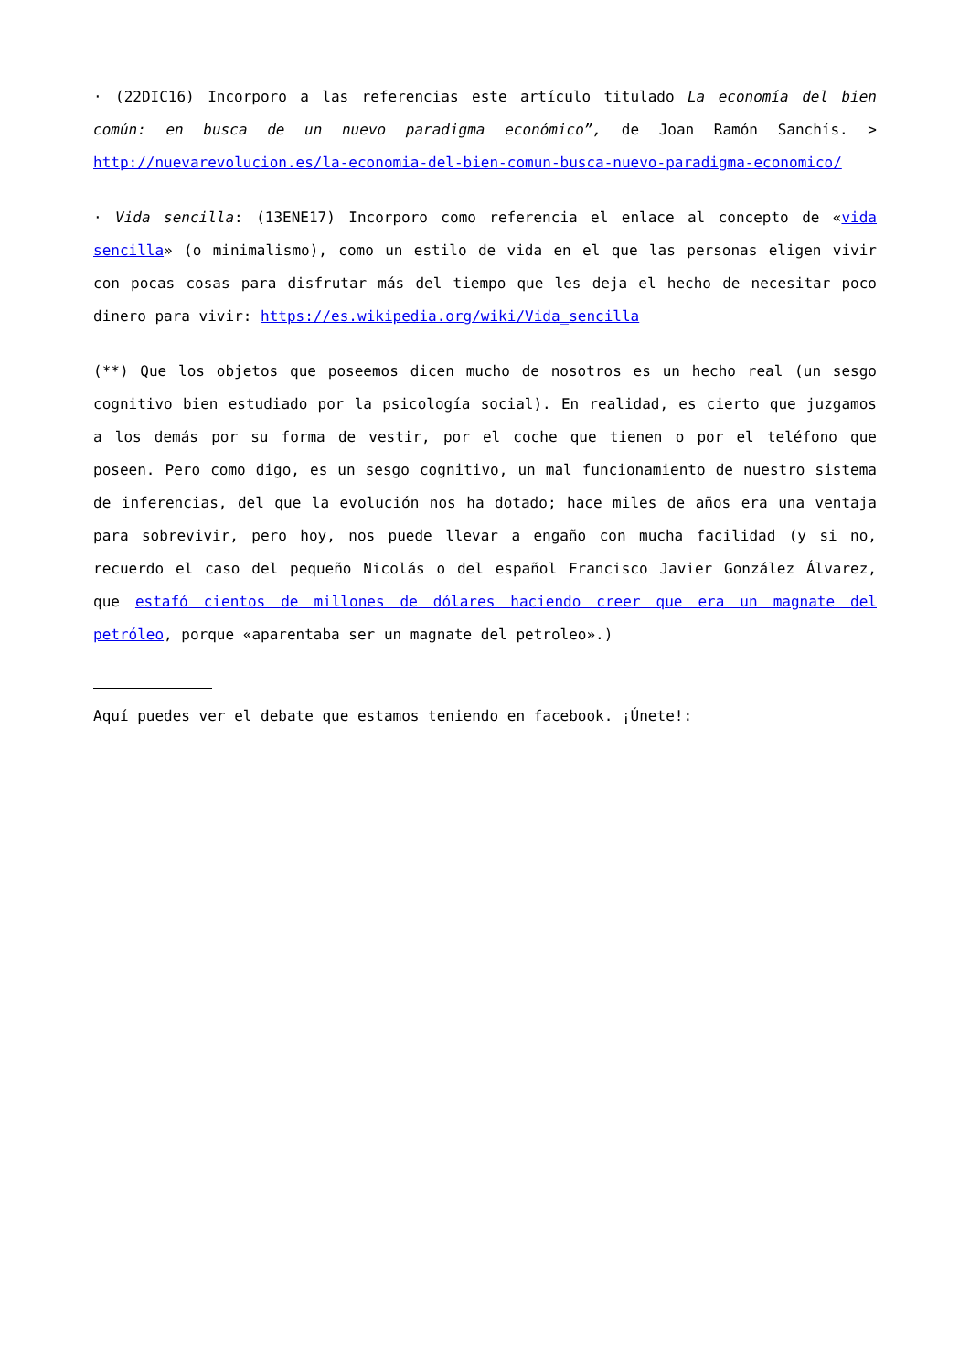· (22DIC16) Incorporo a las referencias este artículo titulado La economía del bien común: en busca de un nuevo paradigma económico”, de Joan Ramón Sanchís. > http://nuevarevolucion.es/la-economia-del-bien-comun-busca-nuevo-paradigma-economico/
· Vida sencilla: (13ENE17) Incorporo como referencia el enlace al concepto de «vida sencilla» (o minimalismo), como un estilo de vida en el que las personas eligen vivir con pocas cosas para disfrutar más del tiempo que les deja el hecho de necesitar poco dinero para vivir: https://es.wikipedia.org/wiki/Vida_sencilla
(**) Que los objetos que poseemos dicen mucho de nosotros es un hecho real (un sesgo cognitivo bien estudiado por la psicología social). En realidad, es cierto que juzgamos a los demás por su forma de vestir, por el coche que tienen o por el teléfono que poseen. Pero como digo, es un sesgo cognitivo, un mal funcionamiento de nuestro sistema de inferencias, del que la evolución nos ha dotado; hace miles de años era una ventaja para sobrevivir, pero hoy, nos puede llevar a engaño con mucha facilidad (y si no, recuerdo el caso del pequeño Nicolás o del español Francisco Javier González Álvarez, que estafó cientos de millones de dólares haciendo creer que era un magnate del petróleo, porque «aparentaba ser un magnate del petroleo».)
Aquí puedes ver el debate que estamos teniendo en facebook. ¡Únete!: